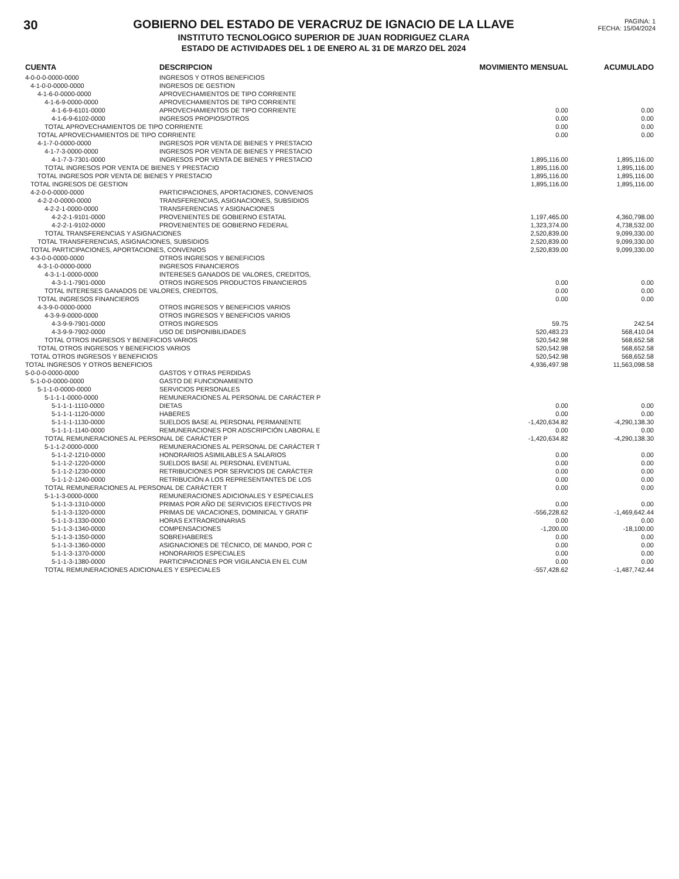30 GOBIERNO DEL ESTADO DE VERACRUZ DE IGNACIO DE LA LLAVE
INSTITUTO TECNOLOGICO SUPERIOR DE JUAN RODRIGUEZ CLARA
ESTADO DE ACTIVIDADES DEL 1 DE ENERO AL 31 DE MARZO DEL 2024
PAGINA: 1
FECHA: 15/04/2024
| CUENTA | DESCRIPCION | MOVIMIENTO MENSUAL | ACUMULADO |
| --- | --- | --- | --- |
| 4-0-0-0-0000-0000 | INGRESOS Y OTROS BENEFICIOS | | |
| 4-1-0-0-0000-0000 | INGRESOS DE GESTION | | |
| 4-1-6-0-0000-0000 | APROVECHAMIENTOS DE TIPO CORRIENTE | | |
| 4-1-6-9-0000-0000 | APROVECHAMIENTOS DE TIPO CORRIENTE | | |
| 4-1-6-9-6101-0000 | APROVECHAMIENTOS DE TIPO CORRIENTE | 0.00 | 0.00 |
| 4-1-6-9-6102-0000 | INGRESOS PROPIOS/OTROS | 0.00 | 0.00 |
| TOTAL APROVECHAMIENTOS DE TIPO CORRIENTE | | 0.00 | 0.00 |
| TOTAL APROVECHAMIENTOS DE TIPO CORRIENTE | | 0.00 | 0.00 |
| 4-1-7-0-0000-0000 | INGRESOS POR VENTA DE BIENES Y PRESTACIO | | |
| 4-1-7-3-0000-0000 | INGRESOS POR VENTA DE BIENES Y PRESTACIO | | |
| 4-1-7-3-7301-0000 | INGRESOS POR VENTA DE BIENES Y PRESTACIO | 1,895,116.00 | 1,895,116.00 |
| TOTAL INGRESOS POR VENTA DE BIENES Y PRESTACIO | | 1,895,116.00 | 1,895,116.00 |
| TOTAL INGRESOS POR VENTA DE BIENES Y PRESTACIO | | 1,895,116.00 | 1,895,116.00 |
| TOTAL INGRESOS DE GESTION | | 1,895,116.00 | 1,895,116.00 |
| 4-2-0-0-0000-0000 | PARTICIPACIONES, APORTACIONES, CONVENIOS | | |
| 4-2-2-0-0000-0000 | TRANSFERENCIAS, ASIGNACIONES, SUBSIDIOS | | |
| 4-2-2-1-0000-0000 | TRANSFERENCIAS Y ASIGNACIONES | | |
| 4-2-2-1-9101-0000 | PROVENIENTES DE GOBIERNO ESTATAL | 1,197,465.00 | 4,360,798.00 |
| 4-2-2-1-9102-0000 | PROVENIENTES DE GOBIERNO FEDERAL | 1,323,374.00 | 4,738,532.00 |
| TOTAL TRANSFERENCIAS Y ASIGNACIONES | | 2,520,839.00 | 9,099,330.00 |
| TOTAL TRANSFERENCIAS, ASIGNACIONES, SUBSIDIOS | | 2,520,839.00 | 9,099,330.00 |
| TOTAL PARTICIPACIONES, APORTACIONES, CONVENIOS | | 2,520,839.00 | 9,099,330.00 |
| 4-3-0-0-0000-0000 | OTROS INGRESOS Y BENEFICIOS | | |
| 4-3-1-0-0000-0000 | INGRESOS FINANCIEROS | | |
| 4-3-1-1-0000-0000 | INTERESES GANADOS DE VALORES, CREDITOS, | | |
| 4-3-1-1-7901-0000 | OTROS INGRESOS PRODUCTOS FINANCIEROS | 0.00 | 0.00 |
| TOTAL INTERESES GANADOS DE VALORES, CREDITOS, | | 0.00 | 0.00 |
| TOTAL INGRESOS FINANCIEROS | | 0.00 | 0.00 |
| 4-3-9-0-0000-0000 | OTROS INGRESOS Y BENEFICIOS VARIOS | | |
| 4-3-9-9-0000-0000 | OTROS INGRESOS Y BENEFICIOS VARIOS | | |
| 4-3-9-9-7901-0000 | OTROS INGRESOS | 59.75 | 242.54 |
| 4-3-9-9-7902-0000 | USO DE DISPONIBILIDADES | 520,483.23 | 568,410.04 |
| TOTAL OTROS INGRESOS Y BENEFICIOS VARIOS | | 520,542.98 | 568,652.58 |
| TOTAL OTROS INGRESOS Y BENEFICIOS VARIOS | | 520,542.98 | 568,652.58 |
| TOTAL OTROS INGRESOS Y BENEFICIOS | | 520,542.98 | 568,652.58 |
| TOTAL INGRESOS Y OTROS BENEFICIOS | | 4,936,497.98 | 11,563,098.58 |
| 5-0-0-0-0000-0000 | GASTOS Y OTRAS PERDIDAS | | |
| 5-1-0-0-0000-0000 | GASTO DE FUNCIONAMIENTO | | |
| 5-1-1-0-0000-0000 | SERVICIOS PERSONALES | | |
| 5-1-1-1-0000-0000 | REMUNERACIONES AL PERSONAL DE CARÁCTER P | | |
| 5-1-1-1-1110-0000 | DIETAS | 0.00 | 0.00 |
| 5-1-1-1-1120-0000 | HABERES | 0.00 | 0.00 |
| 5-1-1-1-1130-0000 | SUELDOS BASE AL PERSONAL PERMANENTE | -1,420,634.82 | -4,290,138.30 |
| 5-1-1-1-1140-0000 | REMUNERACIONES POR ADSCRIPCIÓN LABORAL E | 0.00 | 0.00 |
| TOTAL REMUNERACIONES AL PERSONAL DE CARÁCTER P | | -1,420,634.82 | -4,290,138.30 |
| 5-1-1-2-0000-0000 | REMUNERACIONES AL PERSONAL DE CARÁCTER T | | |
| 5-1-1-2-1210-0000 | HONORARIOS ASIMILABLES A SALARIOS | 0.00 | 0.00 |
| 5-1-1-2-1220-0000 | SUELDOS BASE AL PERSONAL EVENTUAL | 0.00 | 0.00 |
| 5-1-1-2-1230-0000 | RETRIBUCIONES POR SERVICIOS DE CARÁCTER | 0.00 | 0.00 |
| 5-1-1-2-1240-0000 | RETRIBUCIÓN A LOS REPRESENTANTES DE LOS | 0.00 | 0.00 |
| TOTAL REMUNERACIONES AL PERSONAL DE CARÁCTER T | | 0.00 | 0.00 |
| 5-1-1-3-0000-0000 | REMUNERACIONES ADICIONALES Y ESPECIALES | | |
| 5-1-1-3-1310-0000 | PRIMAS POR AÑO DE SERVICIOS EFECTIVOS PR | 0.00 | 0.00 |
| 5-1-1-3-1320-0000 | PRIMAS DE VACACIONES, DOMINICAL Y GRATIF | -556,228.62 | -1,469,642.44 |
| 5-1-1-3-1330-0000 | HORAS EXTRAORDINARIAS | 0.00 | 0.00 |
| 5-1-1-3-1340-0000 | COMPENSACIONES | -1,200.00 | -18,100.00 |
| 5-1-1-3-1350-0000 | SOBREHABERES | 0.00 | 0.00 |
| 5-1-1-3-1360-0000 | ASIGNACIONES DE TÉCNICO, DE MANDO, POR C | 0.00 | 0.00 |
| 5-1-1-3-1370-0000 | HONORARIOS ESPECIALES | 0.00 | 0.00 |
| 5-1-1-3-1380-0000 | PARTICIPACIONES POR VIGILANCIA EN EL CUM | 0.00 | 0.00 |
| TOTAL REMUNERACIONES ADICIONALES Y ESPECIALES | | -557,428.62 | -1,487,742.44 |